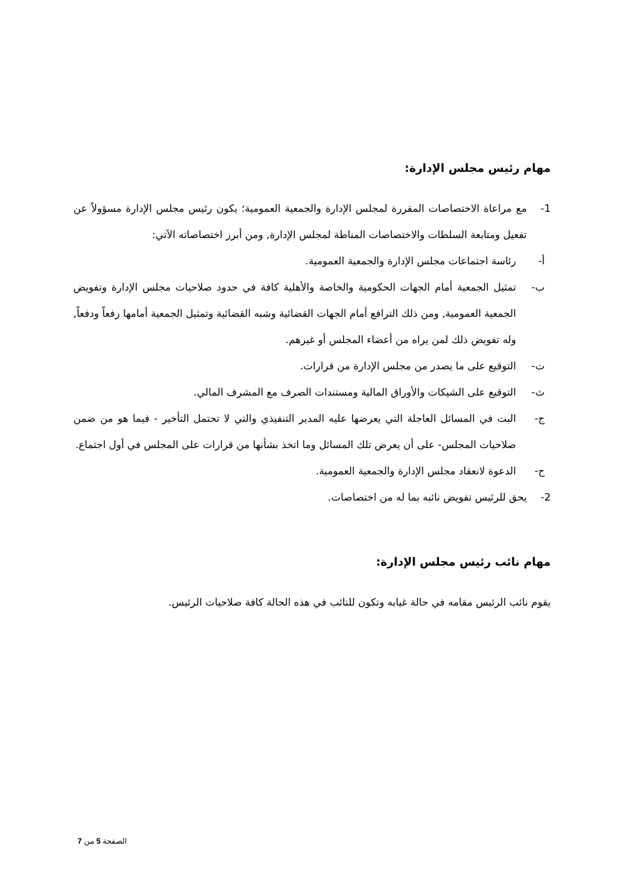مهام رئيس مجلس الإدارة:
1- مع مراعاة الاختصاصات المقررة لمجلس الإدارة والجمعية العمومية؛ يكون رئيس مجلس الإدارة مسؤولاً عن تفعيل ومتابعة السلطات والاختصاصات المناطة لمجلس الإدارة, ومن أبرز اختصاصاته الآتي:
أ- رئاسة اجتماعات مجلس الإدارة والجمعية العمومية.
ب- تمثيل الجمعية أمام الجهات الحكومية والخاصة والأهلية كافة في حدود صلاحيات مجلس الإدارة وتفويض الجمعية العمومية, ومن ذلك الترافع أمام الجهات القضائية وشبه القضائية وتمثيل الجمعية أمامها رفعاً ودفعاً, وله تفويض ذلك لمن يراه من أعضاء المجلس أو غيرهم.
ت- التوقيع على ما يصدر من مجلس الإدارة من قرارات.
ث- التوقيع على الشيكات والأوراق المالية ومستندات الصرف مع المشرف المالي.
ج- البت في المسائل العاجلة التي يعرضها عليه المدير التنفيذي والتي لا تحتمل التأخير - فيما هو من ضمن صلاحيات المجلس- على أن يعرض تلك المسائل وما اتخذ بشأنها من قرارات على المجلس في أول اجتماع.
ح- الدعوة لانعقاد مجلس الإدارة والجمعية العمومية.
2- يحق للرئيس تفويض نائبه بما له من اختصاصات.
مهام نائب رئيس مجلس الإدارة:
يقوم نائب الرئيس مقامه في حالة غيابه وتكون للنائب في هذه الحالة كافة صلاحيات الرئيس.
الصفحة 5 من 7